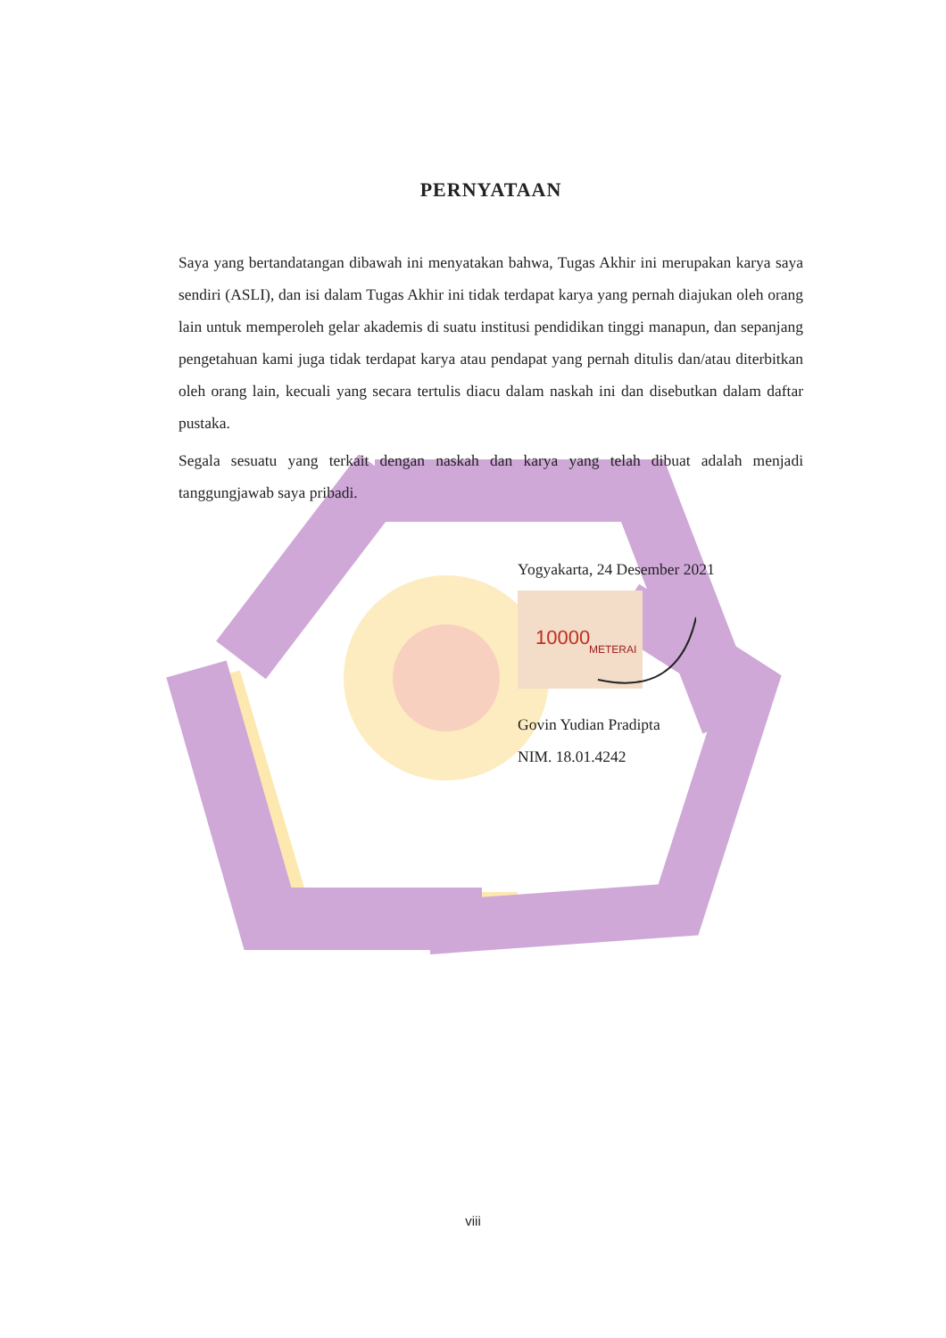PERNYATAAN
Saya yang bertandatangan dibawah ini menyatakan bahwa, Tugas Akhir ini merupakan karya saya sendiri (ASLI), dan isi dalam Tugas Akhir ini tidak terdapat karya yang pernah diajukan oleh orang lain untuk memperoleh gelar akademis di suatu institusi pendidikan tinggi manapun, dan sepanjang pengetahuan kami juga tidak terdapat karya atau pendapat yang pernah ditulis dan/atau diterbitkan oleh orang lain, kecuali yang secara tertulis diacu dalam naskah ini dan disebutkan dalam daftar pustaka.
Segala sesuatu yang terkait dengan naskah dan karya yang telah dibuat adalah menjadi tanggungjawab saya pribadi.
Yogyakarta, 24 Desember 2021
10000
METERAI
Govin Yudian Pradipta
NIM. 18.01.4242
viii